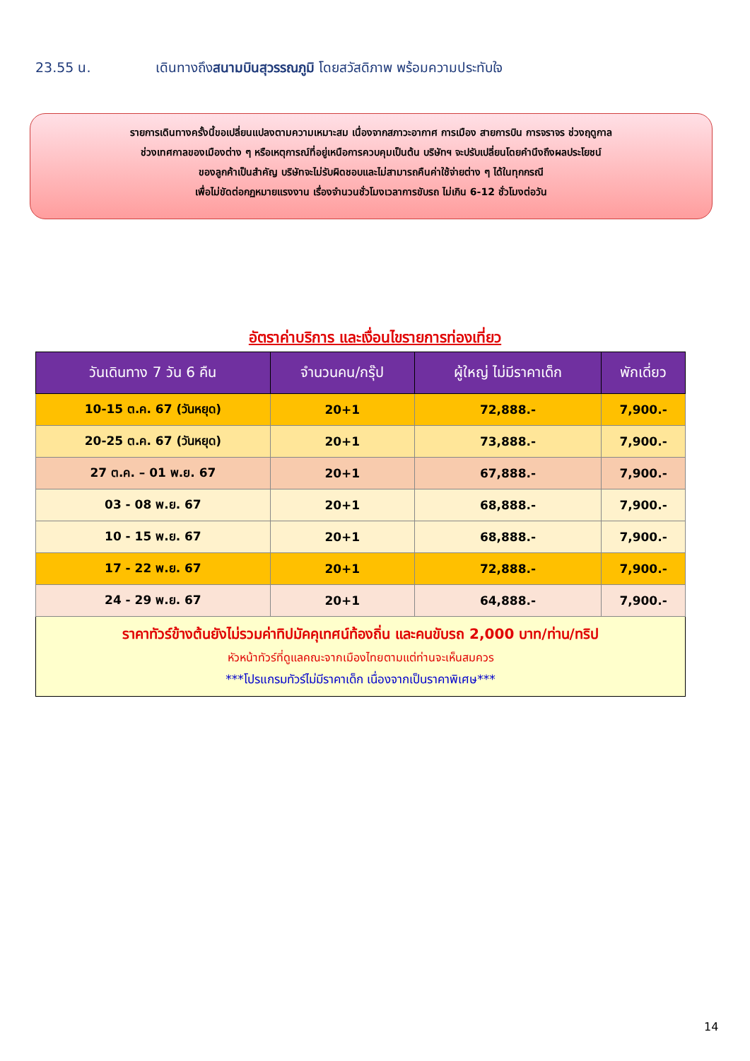23.55 น. เดินทางถึงสนามบินสุวรรณภูมิ โดยสวัสดิภาพ พร้อมความประทับใจ
รายการเดินทางครั้งนี้ขอเปลี่ยนแปลงตามความเหมาะสม เนื่องจากสภาวะอากาศ การเมือง สายการบิน การจราจร ช่วงฤดูกาล
ช่วงเทศกาลของเมืองต่าง ๆ หรือเหตุการณ์ที่อยู่เหนือการควบคุมเป็นต้น บริษัทฯ จะปรับเปลี่ยนโดยคำนึงถึงผลประโยชน์
ของลูกค้าเป็นสำคัญ บริษัทจะไม่รับผิดชอบและไม่สามารถคืนค่าใช้จ่ายต่าง ๆ ได้ในทุกกรณี
เพื่อไม่ขัดต่อกฏหมายแรงงาน เรื่องจำนวนชั่วโมงเวลาการขับรถ ไม่เกิน 6-12 ชั่วโมงต่อวัน
อัตราค่าบริการ และเงื่อนไขรายการท่องเที่ยว
| วันเดินทาง 7 วัน 6 คืน | จำนวนคน/กรุ๊ป | ผู้ใหญ่ ไม่มีราคาเด็ก | พักเดี่ยว |
| --- | --- | --- | --- |
| 10-15 ต.ค. 67 (วันหยุด) | 20+1 | 72,888.- | 7,900.- |
| 20-25 ต.ค. 67 (วันหยุด) | 20+1 | 73,888.- | 7,900.- |
| 27 ต.ค. – 01 พ.ย. 67 | 20+1 | 67,888.- | 7,900.- |
| 03 - 08 พ.ย. 67 | 20+1 | 68,888.- | 7,900.- |
| 10 - 15 พ.ย. 67 | 20+1 | 68,888.- | 7,900.- |
| 17 - 22 พ.ย. 67 | 20+1 | 72,888.- | 7,900.- |
| 24 - 29 พ.ย. 67 | 20+1 | 64,888.- | 7,900.- |
| ราคาทัวร์ข้างต้นยังไม่รวมค่าทิปมัคคุเทศน์ท้องถิ่น และคนขับรถ 2,000 บาท/ท่าน/ทริป หัวหน้าทัวร์ที่ดูแลคณะจากเมืองไทยตามแต่ท่านจะเห็นสมควร ***โปรแกรมทัวร์ไม่มีราคาเด็ก เนื่องจากเป็นราคาพิเศษ*** | | | |
14